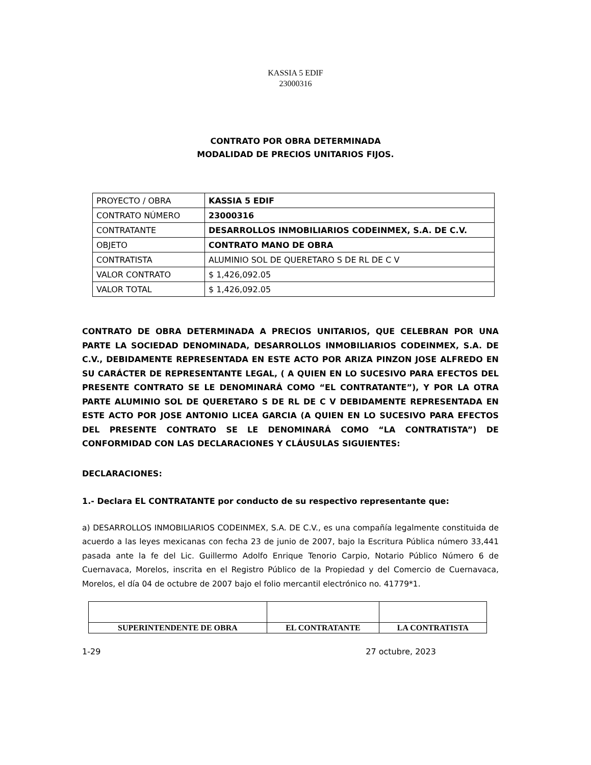KASSIA 5 EDIF
23000316
CONTRATO POR OBRA DETERMINADA
MODALIDAD DE PRECIOS UNITARIOS FIJOS.
| PROYECTO / OBRA | KASSIA 5 EDIF |
| CONTRATO NÚMERO | 23000316 |
| CONTRATANTE | DESARROLLOS INMOBILIARIOS CODEINMEX, S.A. DE C.V. |
| OBJETO | CONTRATO MANO DE OBRA |
| CONTRATISTA | ALUMINIO SOL DE QUERETARO S DE RL DE C V |
| VALOR CONTRATO | $ 1,426,092.05 |
| VALOR TOTAL | $ 1,426,092.05 |
CONTRATO DE OBRA DETERMINADA A PRECIOS UNITARIOS, QUE CELEBRAN POR UNA PARTE LA SOCIEDAD DENOMINADA, DESARROLLOS INMOBILIARIOS CODEINMEX, S.A. DE C.V., DEBIDAMENTE REPRESENTADA EN ESTE ACTO POR ARIZA PINZON JOSE ALFREDO EN SU CARÁCTER DE REPRESENTANTE LEGAL, ( A QUIEN EN LO SUCESIVO PARA EFECTOS DEL PRESENTE CONTRATO SE LE DENOMINARÁ COMO “EL CONTRATANTE”), Y POR LA OTRA PARTE ALUMINIO SOL DE QUERETARO S DE RL DE C V DEBIDAMENTE REPRESENTADA EN ESTE ACTO POR JOSE ANTONIO LICEA GARCIA (A QUIEN EN LO SUCESIVO PARA EFECTOS DEL PRESENTE CONTRATO SE LE DENOMINARÁ COMO “LA CONTRATISTA”) DE CONFORMIDAD CON LAS DECLARACIONES Y CLÁUSULAS SIGUIENTES:
DECLARACIONES:
1.- Declara EL CONTRATANTE por conducto de su respectivo representante que:
a) DESARROLLOS INMOBILIARIOS CODEINMEX, S.A. DE C.V., es una compañía legalmente constituida de acuerdo a las leyes mexicanas con fecha 23 de junio de 2007, bajo la Escritura Pública número 33,441 pasada ante la fe del Lic. Guillermo Adolfo Enrique Tenorio Carpio, Notario Público Número 6 de Cuernavaca, Morelos, inscrita en el Registro Público de la Propiedad y del Comercio de Cuernavaca, Morelos, el día 04 de octubre de 2007 bajo el folio mercantil electrónico no. 41779*1.
| SUPERINTENDENTE DE OBRA | EL CONTRATANTE | LA CONTRATISTA |
1-29 27 octubre, 2023